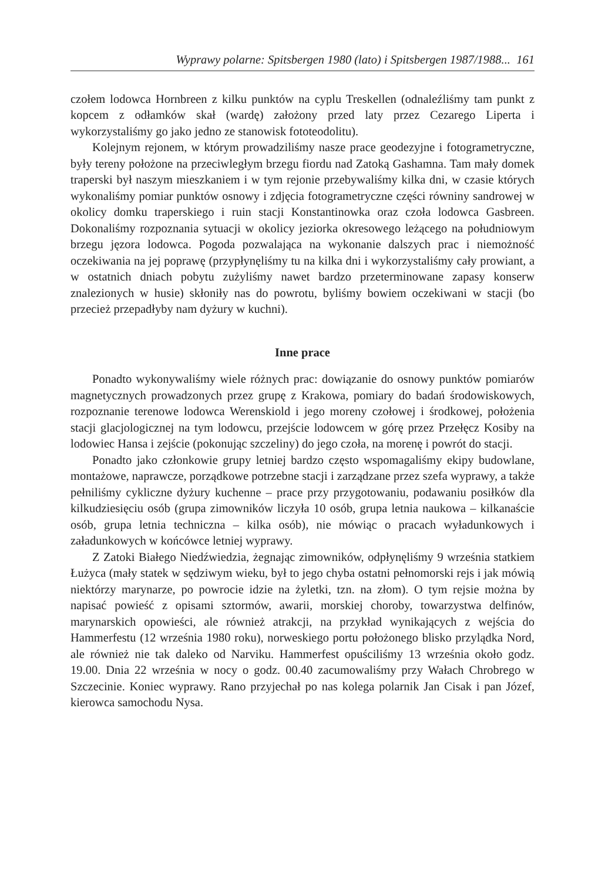Wyprawy polarne: Spitsbergen 1980 (lato) i Spitsbergen 1987/1988... 161
czołem lodowca Hornbreen z kilku punktów na cyplu Treskellen (odnaleźliśmy tam punkt z kopcem z odłamków skał (wardę) założony przed laty przez Cezarego Liperta i wykorzystaliśmy go jako jedno ze stanowisk fototeodolitu).
Kolejnym rejonem, w którym prowadziliśmy nasze prace geodezyjne i fotogrametryczne, były tereny położone na przeciwległym brzegu fiordu nad Zatoką Gashamna. Tam mały domek traperski był naszym mieszkaniem i w tym rejonie przebywaliśmy kilka dni, w czasie których wykonaliśmy pomiar punktów osnowy i zdjęcia fotogrametryczne części równiny sandrowej w okolicy domku traperskiego i ruin stacji Konstantinowka oraz czoła lodowca Gasbreen. Dokonaliśmy rozpoznania sytuacji w okolicy jeziorka okresowego leżącego na południowym brzegu jęzora lodowca. Pogoda pozwalająca na wykonanie dalszych prac i niemożność oczekiwania na jej poprawę (przypłynęliśmy tu na kilka dni i wykorzystaliśmy cały prowiant, a w ostatnich dniach pobytu zużyliśmy nawet bardzo przeterminowane zapasy konserw znalezionych w husie) skłoniły nas do powrotu, byliśmy bowiem oczekiwani w stacji (bo przecież przepadłyby nam dyżury w kuchni).
Inne prace
Ponadto wykonywaliśmy wiele różnych prac: dowiązanie do osnowy punktów pomiarów magnetycznych prowadzonych przez grupę z Krakowa, pomiary do badań środowiskowych, rozpoznanie terenowe lodowca Werenskiold i jego moreny czołowej i środkowej, położenia stacji glacjologicznej na tym lodowcu, przejście lodowcem w górę przez Przełęcz Kosiby na lodowiec Hansa i zejście (pokonując szczeliny) do jego czoła, na morenę i powrót do stacji.
Ponadto jako członkowie grupy letniej bardzo często wspomagaliśmy ekipy budowlane, montażowe, naprawcze, porządkowe potrzebne stacji i zarządzane przez szefa wyprawy, a także pełniliśmy cykliczne dyżury kuchenne – prace przy przygotowaniu, podawaniu posiłków dla kilkudziesięciu osób (grupa zimowników liczyła 10 osób, grupa letnia naukowa – kilkanaście osób, grupa letnia techniczna – kilka osób), nie mówiąc o pracach wyładunkowych i załadunkowych w końcówce letniej wyprawy.
Z Zatoki Białego Niedźwiedzia, żegnając zimowników, odpłynęliśmy 9 września statkiem Łużyca (mały statek w sędziwym wieku, był to jego chyba ostatni pełnomorski rejs i jak mówią niektórzy marynarze, po powrocie idzie na żyletki, tzn. na złom). O tym rejsie można by napisać powieść z opisami sztormów, awarii, morskiej choroby, towarzystwa delfinów, marynarskich opowieści, ale również atrakcji, na przykład wynikających z wejścia do Hammerfestu (12 września 1980 roku), norweskiego portu położonego blisko przylądka Nord, ale również nie tak daleko od Narviku. Hammerfest opuściliśmy 13 września około godz. 19.00. Dnia 22 września w nocy o godz. 00.40 zacumowaliśmy przy Wałach Chrobrego w Szczecinie. Koniec wyprawy. Rano przyjechał po nas kolega polarnik Jan Cisak i pan Józef, kierowca samochodu Nysa.